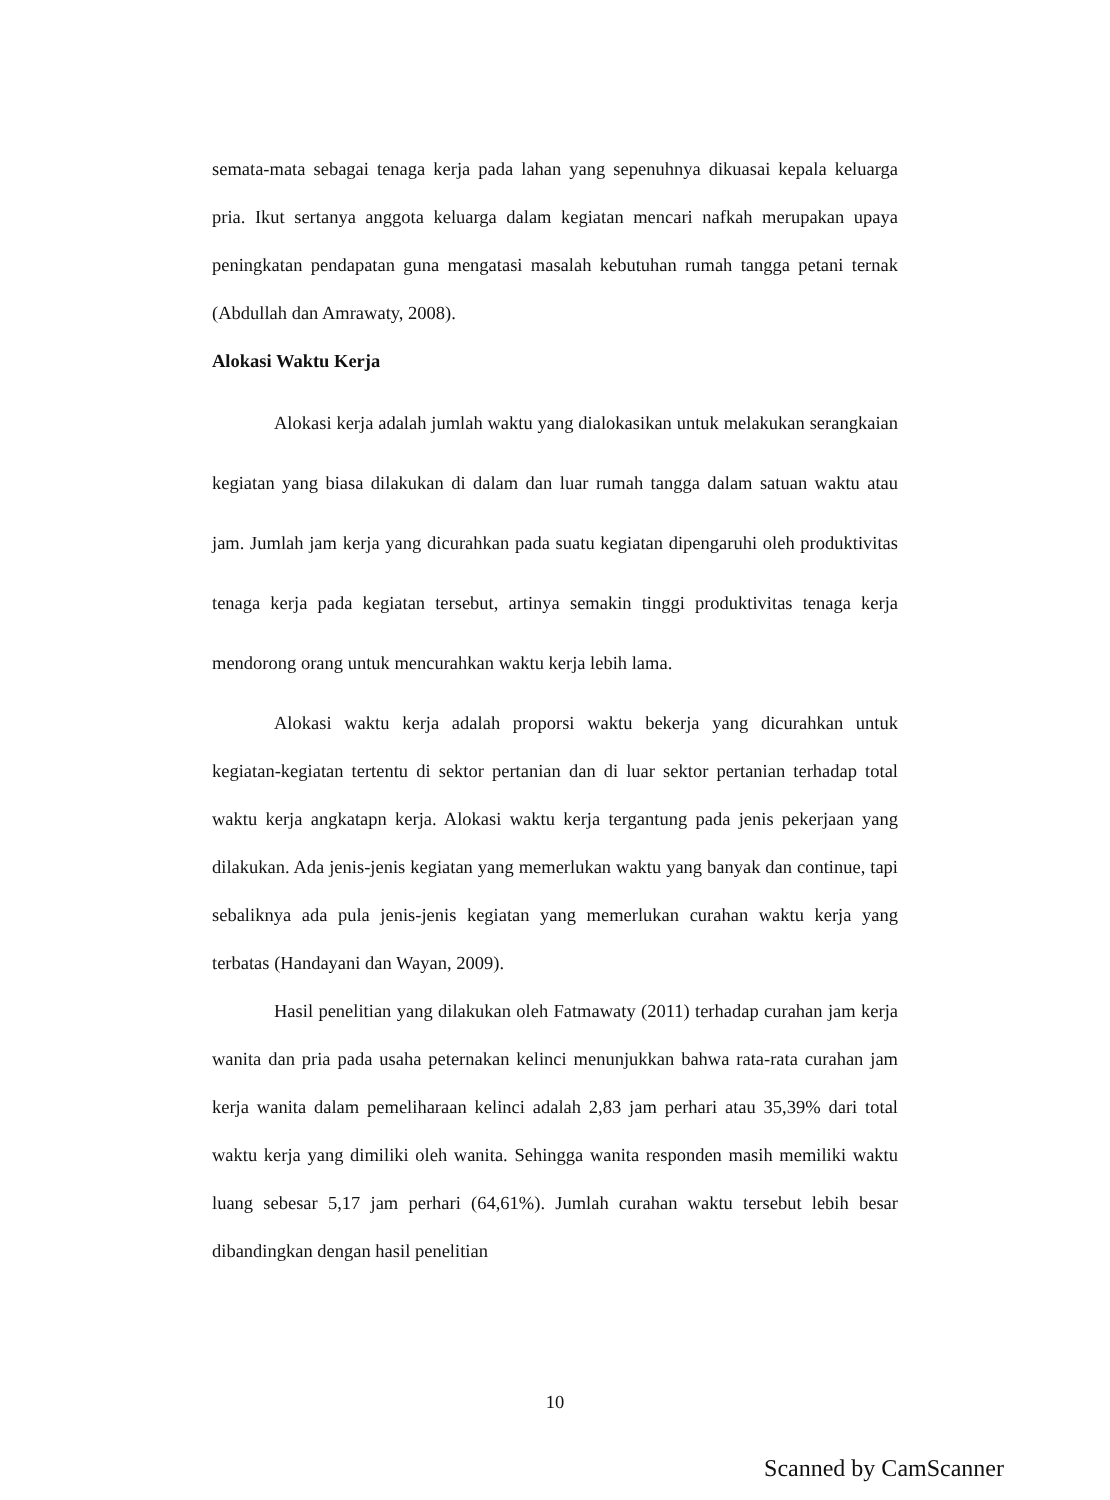semata-mata sebagai tenaga kerja pada lahan yang sepenuhnya dikuasai kepala keluarga pria. Ikut sertanya anggota keluarga dalam kegiatan mencari nafkah merupakan upaya peningkatan pendapatan guna mengatasi masalah kebutuhan rumah tangga petani ternak (Abdullah dan Amrawaty, 2008).
Alokasi Waktu Kerja
Alokasi kerja adalah jumlah waktu yang dialokasikan untuk melakukan serangkaian kegiatan yang biasa dilakukan di dalam dan luar rumah tangga dalam satuan waktu atau jam. Jumlah jam kerja yang dicurahkan pada suatu kegiatan dipengaruhi oleh produktivitas tenaga kerja pada kegiatan tersebut, artinya semakin tinggi produktivitas tenaga kerja mendorong orang untuk mencurahkan waktu kerja lebih lama.
Alokasi waktu kerja adalah proporsi waktu bekerja yang dicurahkan untuk kegiatan-kegiatan tertentu di sektor pertanian dan di luar sektor pertanian terhadap total waktu kerja angkatapn kerja. Alokasi waktu kerja tergantung pada jenis pekerjaan yang dilakukan. Ada jenis-jenis kegiatan yang memerlukan waktu yang banyak dan continue, tapi sebaliknya ada pula jenis-jenis kegiatan yang memerlukan curahan waktu kerja yang terbatas (Handayani dan Wayan, 2009).
Hasil penelitian yang dilakukan oleh Fatmawaty (2011) terhadap curahan jam kerja wanita dan pria pada usaha peternakan kelinci menunjukkan bahwa rata-rata curahan jam kerja wanita dalam pemeliharaan kelinci adalah 2,83 jam perhari atau 35,39% dari total waktu kerja yang dimiliki oleh wanita. Sehingga wanita responden masih memiliki waktu luang sebesar 5,17 jam perhari (64,61%). Jumlah curahan waktu tersebut lebih besar dibandingkan dengan hasil penelitian
10
Scanned by CamScanner